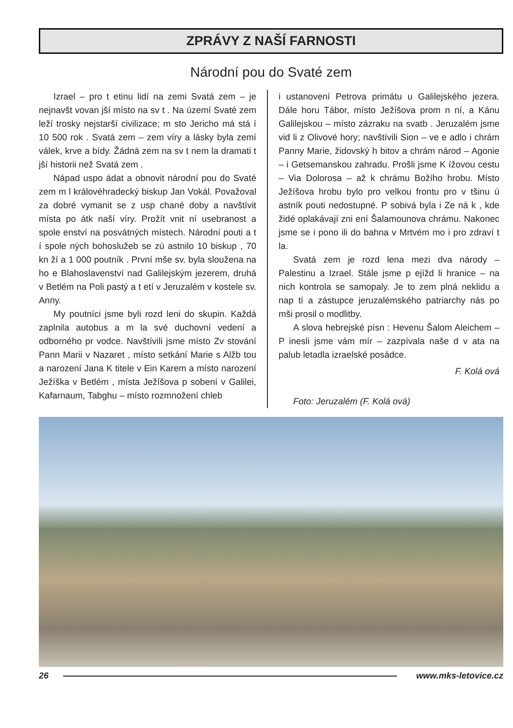ZPRÁVY Z NAŠÍ FARNOSTI
Národní pou do Svaté zem
Izrael – pro t etinu lidí na zemi Svatá zem – je nejnavšt vovan jší místo na sv t . Na území Svaté zem leží trosky nejstarší civilizace; m sto Jericho má stá í 10 500 rok . Svatá zem – zem víry a lásky byla zemí válek, krve a bídy. Žádná zem na sv t nem la dramati t jší historii než Svatá zem .
Nápad uspo ádat a obnovit národní pou do Svaté zem m l královéhradecký biskup Jan Vokál. Považoval za dobré vymanit se z usp chané doby a navštívit místa po átk naší víry. Prožít vnit ní usebranost a spole enství na posvátných místech. Národní pouti a t í spole ných bohoslužeb se zú astnilo 10 biskup , 70 kn ží a 1 000 poutník . První mše sv. byla sloužena na ho e Blahoslavenství nad Galilejským jezerem, druhá v Betlém na Poli pastý a t etí v Jeruzalém v kostele sv. Anny.
My poutníci jsme byli rozd leni do skupin. Každá zaplnila autobus a m la své duchovní vedení a odborného pr vodce. Navštívili jsme místo Zv stování Pann Marii v Nazaret , místo setkání Marie s Alžb tou a narození Jana K titele v Ein Karem a místo narození Ježíška v Betlém , místa Ježíšova p sobení v Galilei, Kafarnaum, Tabghu – místo rozmnožení chleb
i ustanovení Petrova primátu u Galilejského jezera. Dále horu Tábor, místo Ježíšova prom n ní, a Kánu Galilejskou – místo zázraku na svatb . Jeruzalém jsme vid li z Olivové hory; navštívili Sion – ve e adlo i chrám Panny Marie, židovský h bitov a chrám národ – Agonie – i Getsemanskou zahradu. Prošli jsme K ížovou cestu – Via Dolorosa – až k chrámu Božího hrobu. Místo Ježíšova hrobu bylo pro velkou frontu pro v tšinu ú astník pouti nedostupné. P sobivá byla i Ze ná k , kde židé oplakávají zni ení Šalamounova chrámu. Nakonec jsme se i pono ili do bahna v Mrtvém mo i pro zdraví t la.
Svatá zem je rozd lena mezi dva národy – Palestinu a Izrael. Stále jsme p ejížd li hranice – na nich kontrola se samopaly. Je to zem plná neklidu a nap tí a zástupce jeruzalémského patriarchy nás po mši prosil o modlitby.
A slova hebrejské písn : Hevenu Šalom Aleichem – P inesli jsme vám mír – zazpívala naše d v ata na palub letadla izraelské posádce.
F. Kolá ová
Foto: Jeruzalém (F. Kolá ová)
26 www.mks-letovice.cz